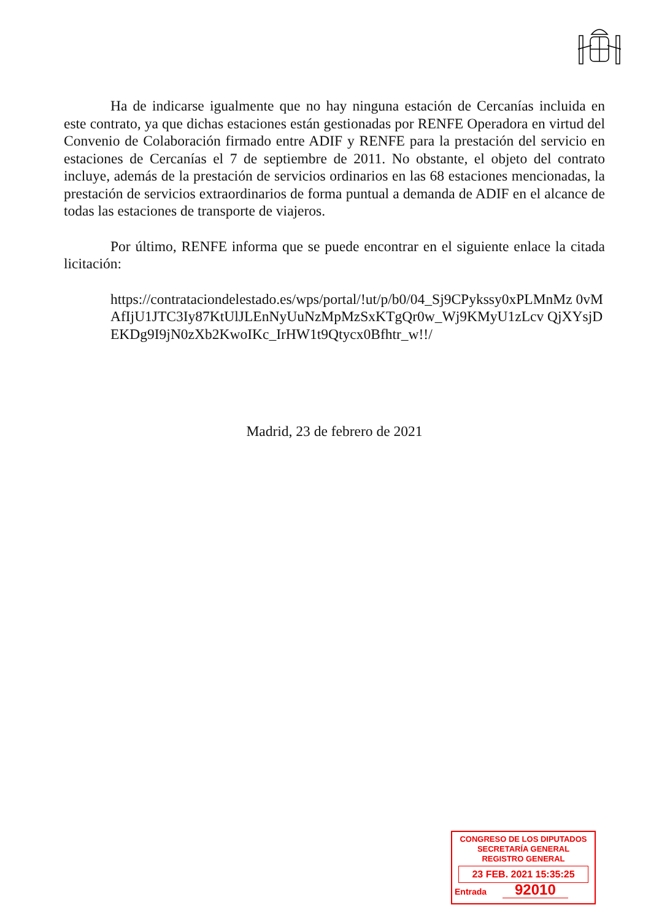Ha de indicarse igualmente que no hay ninguna estación de Cercanías incluida en este contrato, ya que dichas estaciones están gestionadas por RENFE Operadora en virtud del Convenio de Colaboración firmado entre ADIF y RENFE para la prestación del servicio en estaciones de Cercanías el 7 de septiembre de 2011. No obstante, el objeto del contrato incluye, además de la prestación de servicios ordinarios en las 68 estaciones mencionadas, la prestación de servicios extraordinarios de forma puntual a demanda de ADIF en el alcance de todas las estaciones de transporte de viajeros.
Por último, RENFE informa que se puede encontrar en el siguiente enlace la citada licitación:
https://contrataciondelestado.es/wps/portal/!ut/p/b0/04_Sj9CPykssy0xPLMnMz 0vMAfIjU1JTC3Iy87KtUlJLEnNyUuNzMpMzSxKTgQr0w_Wj9KMyU1zLcv QjXYsjDEKDg9I9jN0zXb2KwoIKc_IrHW1t9Qtycx0Bfhtr_w!!/
Madrid, 23 de febrero de 2021
CONGRESO DE LOS DIPUTADOS
SECRETARÍA GENERAL
REGISTRO GENERAL
23 FEB. 2021 15:35:25
Entrada 92010